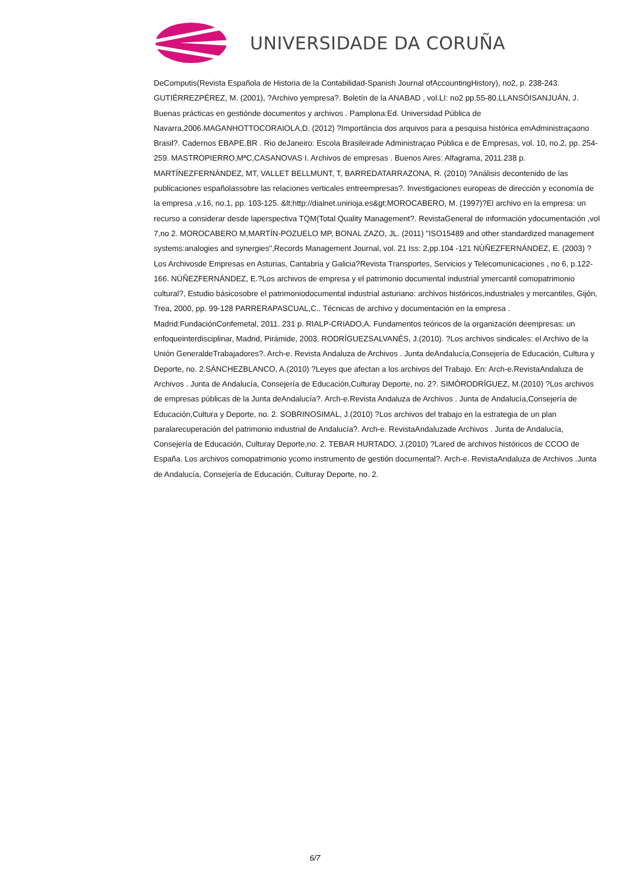UNIVERSIDADE DA CORUÑA
DeComputis(Revista Española de Historia de la Contabilidad-Spanish Journal ofAccountingHistory), no2, p. 238-243. GUTIÉRREZPÉREZ, M. (2001), ?Archivo yempresa?. Boletín de la ANABAD , vol.LI: no2 pp.55-80.LLANSÓISANJUÁN, J. Buenas prácticas en gestiónde documentos y archivos . Pamplona:Ed. Universidad Pública de Navarra,2006.MAGANHOTTOCORAIOLA,D. (2012) ?Importância dos arquivos para a pesquisa histórica emAdministraçaono Brasil?. Cadernos EBAPE.BR . Rio deJaneiro: Escola Brasileirade Administraçao Pública e de Empresas, vol. 10, no.2, pp. 254-259. MASTROPIERRO,MªC,CASANOVAS I. Archivos de empresas . Buenos Aires: Alfagrama, 2011.238 p. MARTÍNEZFERNÁNDEZ, MT, VALLET BELLMUNT, T, BARREDATARRAZONA, R. (2010) ?Análisis decontenido de las publicaciones españolassobre las relaciones verticales entreempresas?. Investigaciones europeas de dirección y economía de la empresa ,v.16, no.1, pp. 103-125. &lt;http://dialnet.unirioja.es&gt;MOROCABERO, M. (1997)?El archivo en la empresa: un recurso a considerar desde laperspectiva TQM(Total Quality Management?. RevistaGeneral de información ydocumentación ,vol 7,no 2. MOROCABERO M,MARTÍN-POZUELO MP, BONAL ZAZO, JL. (2011) "ISO15489 and other standardized management systems:analogies and synergies",Records Management Journal, vol. 21 Iss: 2,pp.104 -121 NÚÑEZFERNÁNDEZ, E. (2003) ?Los Archivosde Empresas en Asturias, Cantabria y Galicia?Revista Transportes, Servicios y Telecomunicaciones , no 6, p.122-166. NÚÑEZFERNÁNDEZ, E.?Los archivos de empresa y el patrimonio documental industrial ymercantil comopatrimonio cultural?, Estudio básicosobre el patrimoniodocumental industrial asturiano: archivos históricos,industriales y mercantiles, Gijón, Trea, 2000, pp. 99-128 PARRERAPASCUAL,C.. Técnicas de archivo y documentación en la empresa . Madrid:FundaciónConfemetal, 2011. 231 p. RIALP-CRIADO,A. Fundamentos teóricos de la organización deempresas: un enfoqueinterdisciplinar, Madrid, Pirámide, 2003. RODRÍGUEZSALVANÉS, J.(2010). ?Los archivos sindicales: el Archivo de la Unión GeneraldeTrabajadores?. Arch-e. Revista Andaluza de Archivos . Junta deAndalucía,Consejería de Educación, Cultura y Deporte, no. 2.SÁNCHEZBLANCO, A.(2010) ?Leyes que afectan a los archivos del Trabajo. En: Arch-e.RevistaAndaluza de Archivos . Junta de Andalucía, Consejería de Educación,Culturay Deporte, no. 2?. SIMÓRODRÍGUEZ, M.(2010) ?Los archivos de empresas públicas de la Junta deAndalucía?. Arch-e.Revista Andaluza de Archivos . Junta de Andalucía,Consejería de Educación,Cultura y Deporte, no. 2. SOBRINOSIMAL, J.(2010) ?Los archivos del trabajo en la estrategia de un plan paralarecuperación del patrimonio industrial de Andalucía?. Arch-e. RevistaAndaluzade Archivos . Junta de Andalucía, Consejería de Educación, Culturay Deporte,no. 2. TEBAR HURTADO, J.(2010) ?Lared de archivos históricos de CCOO de España. Los archivos comopatrimonio ycomo instrumento de gestión documental?. Arch-e. RevistaAndaluza de Archivos .Junta de Andalucía, Consejería de Educación, Culturay Deporte, no. 2.
6/7